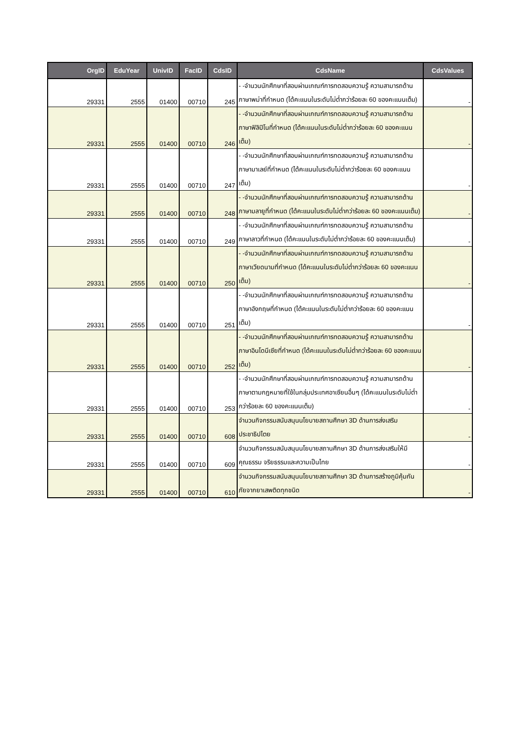| OrgID | EduYear | UnivID | FacID | CdsID | CdsName | CdsValues |
| --- | --- | --- | --- | --- | --- | --- |
| 29331 | 2555 | 01400 | 00710 | 245 | - -จำนวนนักศึกษาที่สอบผ่านเกณฑ์การทดสอบความรู้ ความสามารถด้านภาษาพม่าที่กำหนด (ได้คะแนนในระดับไม่ต่ำกว่าร้อยละ 60 ของคะแนนเต็ม) | - |
| 29331 | 2555 | 01400 | 00710 | 246 | - -จำนวนนักศึกษาที่สอบผ่านเกณฑ์การทดสอบความรู้ ความสามารถด้านภาษาฟิลิปิโนที่กำหนด (ได้คะแนนในระดับไม่ต่ำกว่าร้อยละ 60 ของคะแนนเต็ม) | - |
| 29331 | 2555 | 01400 | 00710 | 247 | - -จำนวนนักศึกษาที่สอบผ่านเกณฑ์การทดสอบความรู้ ความสามารถด้านภาษามาเลย์ที่กำหนด (ได้คะแนนในระดับไม่ต่ำกว่าร้อยละ 60 ของคะแนนเต็ม) | - |
| 29331 | 2555 | 01400 | 00710 | 248 | - -จำนวนนักศึกษาที่สอบผ่านเกณฑ์การทดสอบความรู้ ความสามารถด้านภาษามลายูที่กำหนด (ได้คะแนนในระดับไม่ต่ำกว่าร้อยละ 60 ของคะแนนเต็ม) | - |
| 29331 | 2555 | 01400 | 00710 | 249 | - -จำนวนนักศึกษาที่สอบผ่านเกณฑ์การทดสอบความรู้ ความสามารถด้านภาษาลาวที่กำหนด (ได้คะแนนในระดับไม่ต่ำกว่าร้อยละ 60 ของคะแนนเต็ม) | - |
| 29331 | 2555 | 01400 | 00710 | 250 | - -จำนวนนักศึกษาที่สอบผ่านเกณฑ์การทดสอบความรู้ ความสามารถด้านภาษาเวียดนามที่กำหนด (ได้คะแนนในระดับไม่ต่ำกว่าร้อยละ 60 ของคะแนนเต็ม) | - |
| 29331 | 2555 | 01400 | 00710 | 251 | - -จำนวนนักศึกษาที่สอบผ่านเกณฑ์การทดสอบความรู้ ความสามารถด้านภาษาอังกฤษที่กำหนด (ได้คะแนนในระดับไม่ต่ำกว่าร้อยละ 60 ของคะแนนเต็ม) | - |
| 29331 | 2555 | 01400 | 00710 | 252 | - -จำนวนนักศึกษาที่สอบผ่านเกณฑ์การทดสอบความรู้ ความสามารถด้านภาษาอินโดนีเซียที่กำหนด (ได้คะแนนในระดับไม่ต่ำกว่าร้อยละ 60 ของคะแนนเต็ม) | - |
| 29331 | 2555 | 01400 | 00710 | 253 | - -จำนวนนักศึกษาที่สอบผ่านเกณฑ์การทดสอบความรู้ ความสามารถด้านภาษาตามกฎหมายที่ใช้ในกลุ่มประเทศอาเซียนอื่นๆ (ได้คะแนนในระดับไม่ต่ำกว่าร้อยละ 60 ของคะแนนเต็ม) | - |
| 29331 | 2555 | 01400 | 00710 | 608 | จำนวนกิจกรรมสนับสนุนนโยบายสถานศึกษา 3D ด้านการส่งเสริมประชาธิปไตย | - |
| 29331 | 2555 | 01400 | 00710 | 609 | จำนวนกิจกรรมสนับสนุนนโยบายสถานศึกษา 3D ด้านการส่งเสริมให้มีคุณธรรม จริยธรรมและความเป็นไทย | - |
| 29331 | 2555 | 01400 | 00710 | 610 | จำนวนกิจกรรมสนับสนุนนโยบายสถานศึกษา 3D ด้านการสร้างภูมิคุ้มกันภัยจากยาเสพติดทุกชนิด | - |